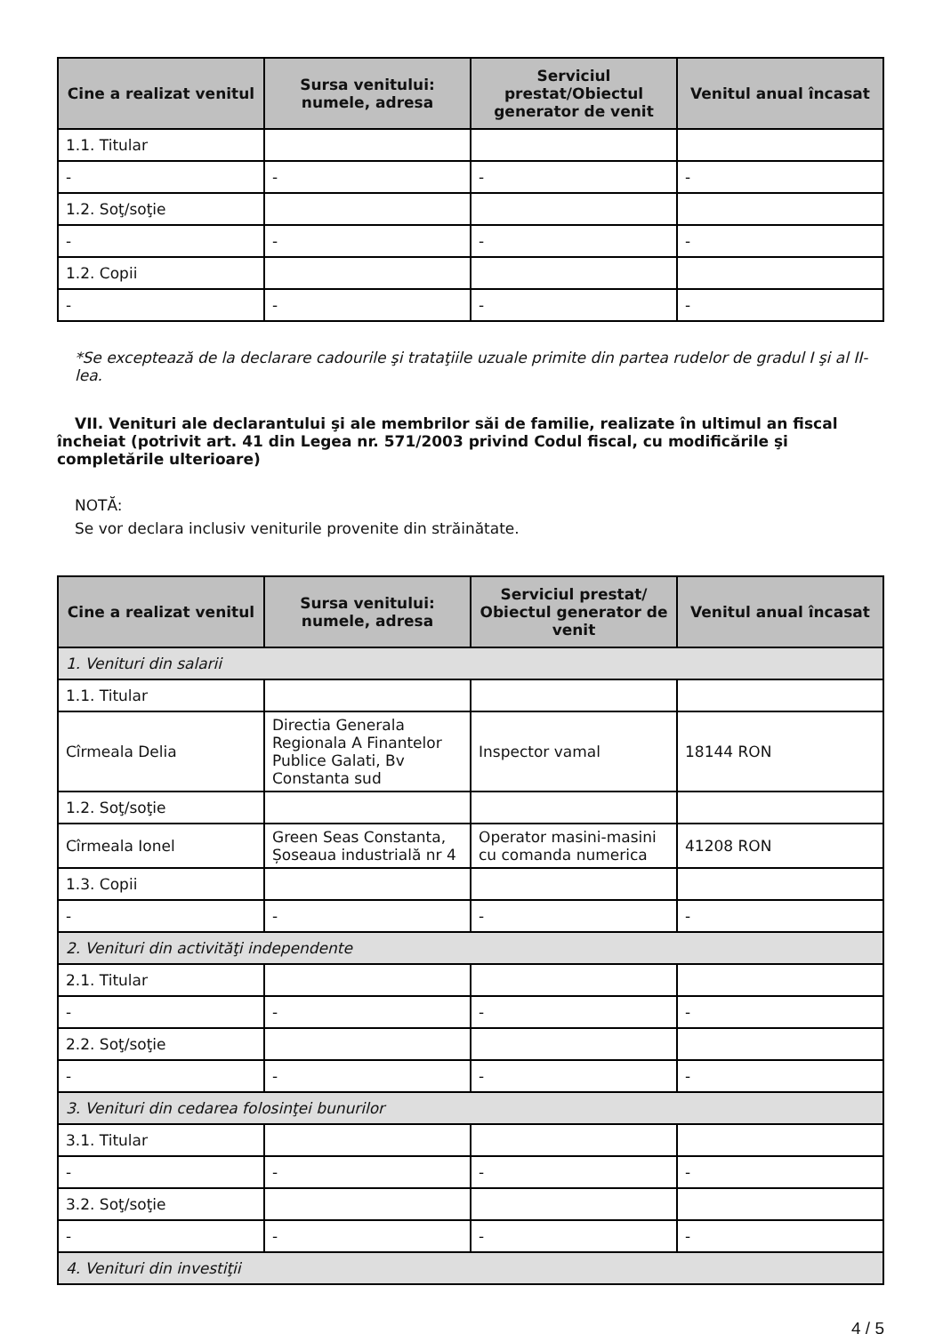| Cine a realizat venitul | Sursa venitului: numele, adresa | Serviciul prestat/Obiectul generator de venit | Venitul anual încasat |
| --- | --- | --- | --- |
| 1.1. Titular | | | |
| - | - | - | - |
| 1.2. Soţ/soţie | | | |
| - | - | - | - |
| 1.2. Copii | | | |
| - | - | - | - |
*Se exceptează de la declarare cadourile şi trataţiile uzuale primite din partea rudelor de gradul I şi al II-lea.
VII. Venituri ale declarantului şi ale membrilor săi de familie, realizate în ultimul an fiscal încheiat (potrivit art. 41 din Legea nr. 571/2003 privind Codul fiscal, cu modificările şi completările ulterioare)
NOTĂ:
Se vor declara inclusiv veniturile provenite din străinătate.
| Cine a realizat venitul | Sursa venitului: numele, adresa | Serviciul prestat/ Obiectul generator de venit | Venitul anual încasat |
| --- | --- | --- | --- |
| 1. Venituri din salarii | | | |
| 1.1. Titular | | | |
| Cîrmeala Delia | Directia Generala Regionala A Finantelor Publice Galati, Bv Constanta sud | Inspector vamal | 18144 RON |
| 1.2. Soţ/soţie | | | |
| Cîrmeala Ionel | Green Seas Constanta, Șoseaua industrială nr 4 | Operator masini-masini cu comanda numerica | 41208 RON |
| 1.3. Copii | | | |
| - | - | - | - |
| 2. Venituri din activităţi independente | | | |
| 2.1. Titular | | | |
| - | - | - | - |
| 2.2. Soţ/soţie | | | |
| - | - | - | - |
| 3. Venituri din cedarea folosinţei bunurilor | | | |
| 3.1. Titular | | | |
| - | - | - | - |
| 3.2. Soţ/soţie | | | |
| - | - | - | - |
| 4. Venituri din investiţii | | | |
4 / 5